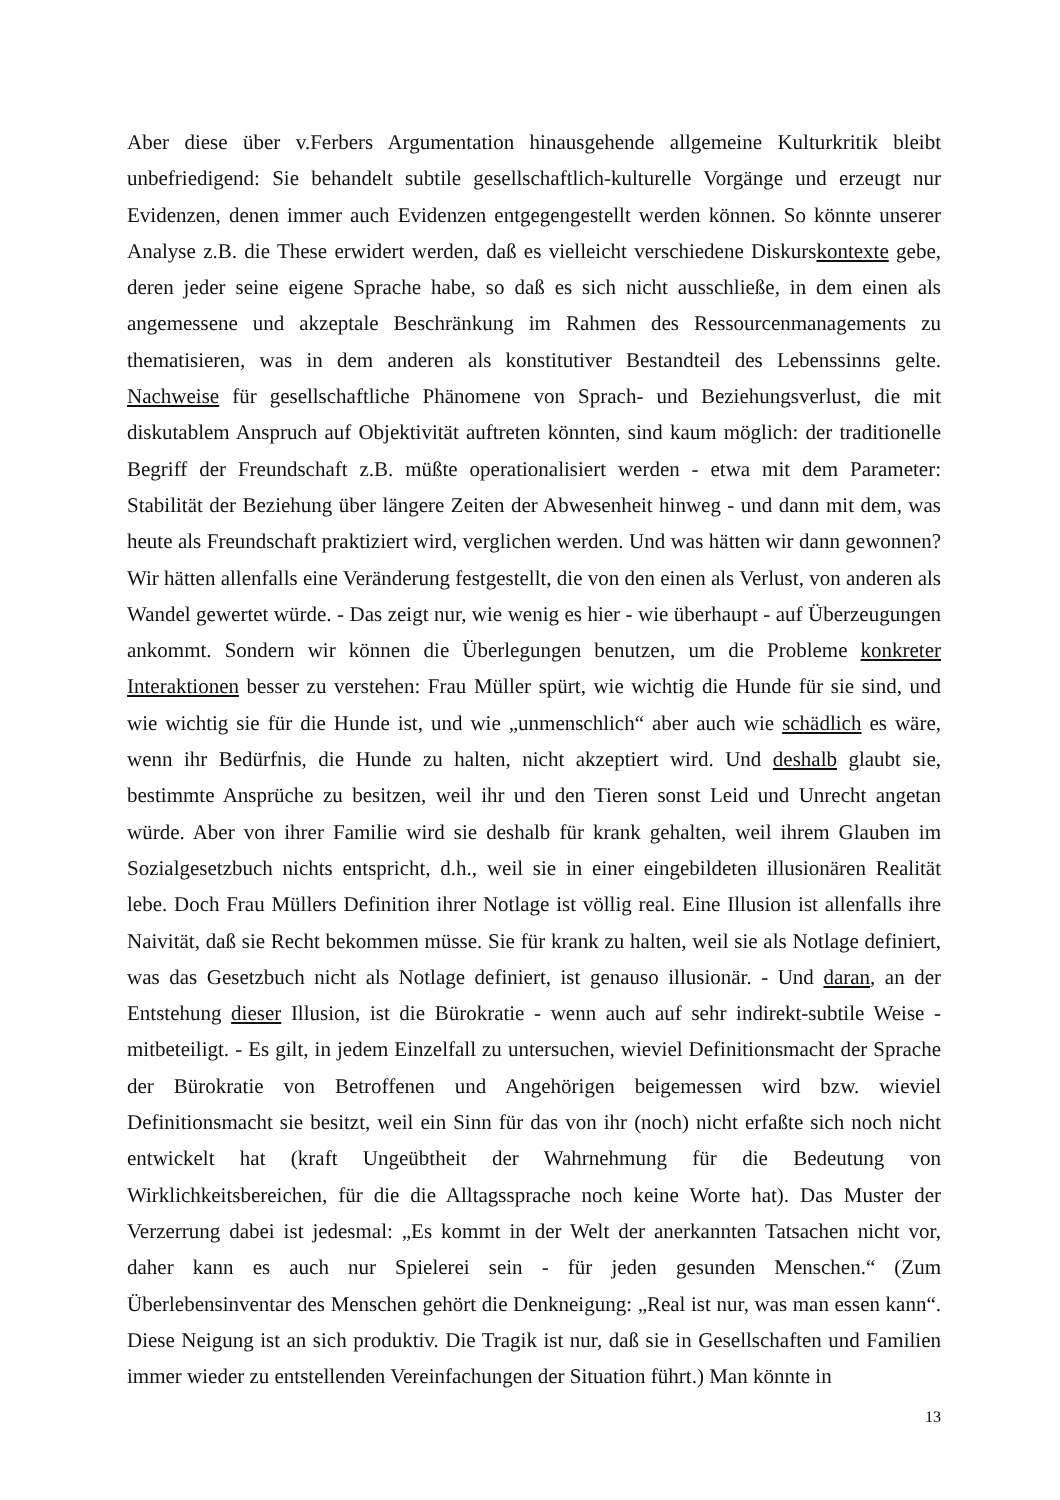Aber diese über v.Ferbers Argumentation hinausgehende allgemeine Kulturkritik bleibt unbefriedigend: Sie behandelt subtile gesellschaftlich-kulturelle Vorgänge und erzeugt nur Evidenzen, denen immer auch Evidenzen entgegengestellt werden können. So könnte unserer Analyse z.B. die These erwidert werden, daß es vielleicht verschiedene Diskurskontexte gebe, deren jeder seine eigene Sprache habe, so daß es sich nicht ausschließe, in dem einen als angemessene und akzeptale Beschränkung im Rahmen des Ressourcenmanagements zu thematisieren, was in dem anderen als konstitutiver Bestandteil des Lebenssinns gelte. Nachweise für gesellschaftliche Phänomene von Sprach- und Beziehungsverlust, die mit diskutablem Anspruch auf Objektivität auftreten könnten, sind kaum möglich: der traditionelle Begriff der Freundschaft z.B. müßte operationalisiert werden - etwa mit dem Parameter: Stabilität der Beziehung über längere Zeiten der Abwesenheit hinweg - und dann mit dem, was heute als Freundschaft praktiziert wird, verglichen werden. Und was hätten wir dann gewonnen? Wir hätten allenfalls eine Veränderung festgestellt, die von den einen als Verlust, von anderen als Wandel gewertet würde. - Das zeigt nur, wie wenig es hier - wie überhaupt - auf Überzeugungen ankommt. Sondern wir können die Überlegungen benutzen, um die Probleme konkreter Interaktionen besser zu verstehen: Frau Müller spürt, wie wichtig die Hunde für sie sind, und wie wichtig sie für die Hunde ist, und wie „unmenschlich“ aber auch wie schädlich es wäre, wenn ihr Bedürfnis, die Hunde zu halten, nicht akzeptiert wird. Und deshalb glaubt sie, bestimmte Ansprüche zu besitzen, weil ihr und den Tieren sonst Leid und Unrecht angetan würde. Aber von ihrer Familie wird sie deshalb für krank gehalten, weil ihrem Glauben im Sozialgesetzbuch nichts entspricht, d.h., weil sie in einer eingebildeten illusionären Realität lebe. Doch Frau Müllers Definition ihrer Notlage ist völlig real. Eine Illusion ist allenfalls ihre Naivität, daß sie Recht bekommen müsse. Sie für krank zu halten, weil sie als Notlage definiert, was das Gesetzbuch nicht als Notlage definiert, ist genauso illusionär. - Und daran, an der Entstehung dieser Illusion, ist die Bürokratie - wenn auch auf sehr indirekt-subtile Weise - mitbeteiligt. - Es gilt, in jedem Einzelfall zu untersuchen, wieviel Definitionsmacht der Sprache der Bürokratie von Betroffenen und Angehörigen beigemessen wird bzw. wieviel Definitionsmacht sie besitzt, weil ein Sinn für das von ihr (noch) nicht erfaßte sich noch nicht entwickelt hat (kraft Ungeübtheit der Wahrnehmung für die Bedeutung von Wirklichkeitsbereichen, für die die Alltagssprache noch keine Worte hat). Das Muster der Verzerrung dabei ist jedesmal: „Es kommt in der Welt der anerkannten Tatsachen nicht vor, daher kann es auch nur Spielerei sein - für jeden gesunden Menschen.“ (Zum Überlebensinventar des Menschen gehört die Denkneigung: „Real ist nur, was man essen kann“. Diese Neigung ist an sich produktiv. Die Tragik ist nur, daß sie in Gesellschaften und Familien immer wieder zu entstellenden Vereinfachungen der Situation führt.) Man könnte in
13